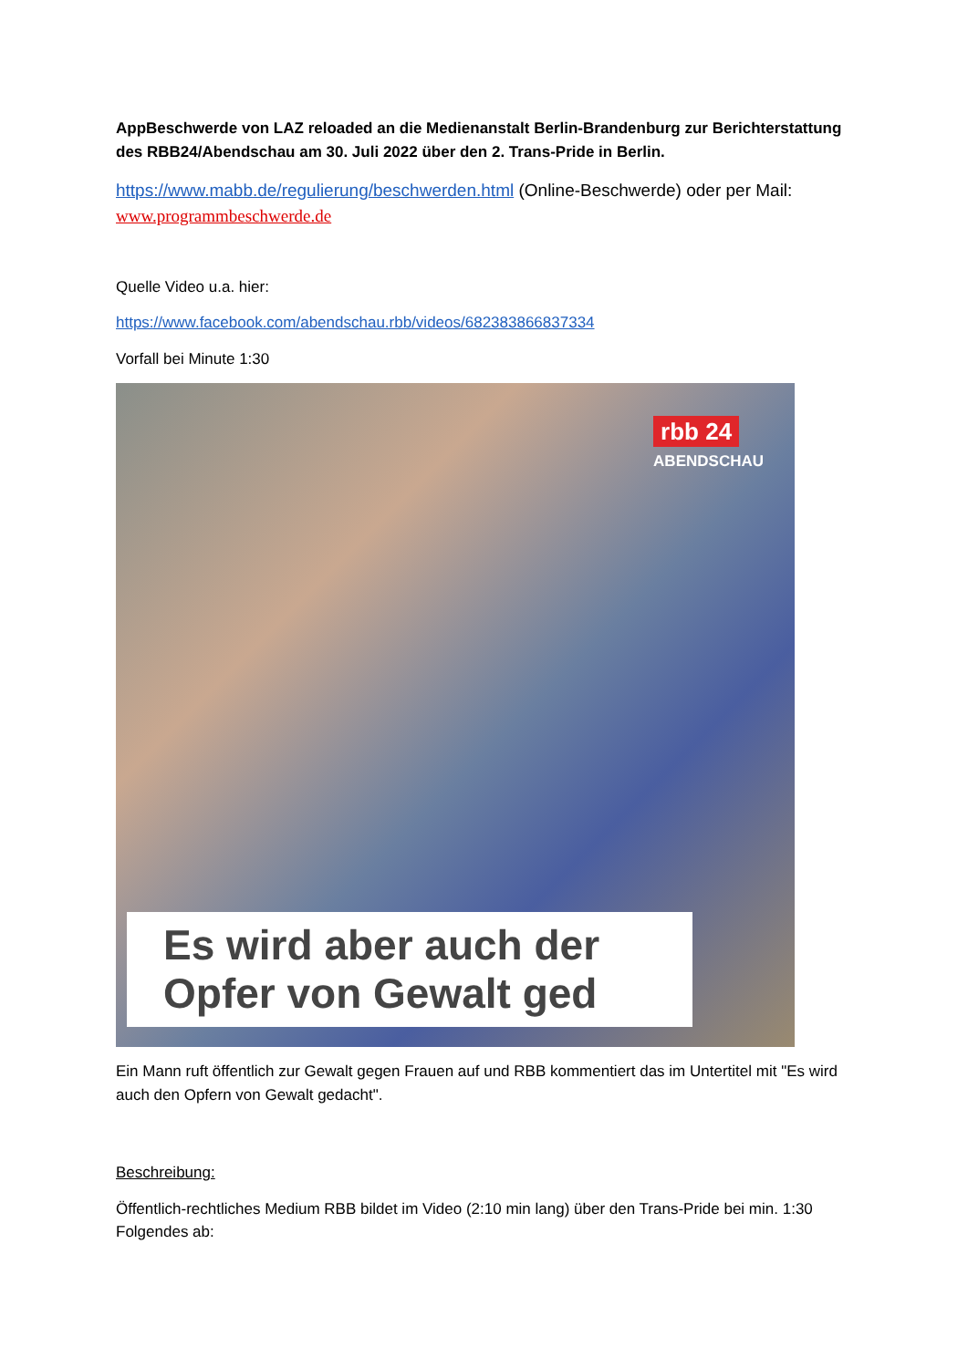AppBeschwerde von LAZ reloaded an die Medienanstalt Berlin-Brandenburg zur Berichterstattung des RBB24/Abendschau am 30. Juli 2022 über den 2. Trans-Pride in Berlin.
https://www.mabb.de/regulierung/beschwerden.html (Online-Beschwerde) oder per Mail: www.programmbeschwerde.de
Quelle Video u.a. hier:
https://www.facebook.com/abendschau.rbb/videos/682383866837334
Vorfall bei Minute 1:30
rbb 24
ABENDSCHAU
Es wird aber auch der
Opfer von Gewalt ged
Ein Mann ruft öffentlich zur Gewalt gegen Frauen auf und RBB kommentiert das im Untertitel mit "Es wird auch den Opfern von Gewalt gedacht".
Beschreibung:
Öffentlich-rechtliches Medium RBB bildet im Video (2:10 min lang) über den Trans-Pride bei min. 1:30 Folgendes ab: